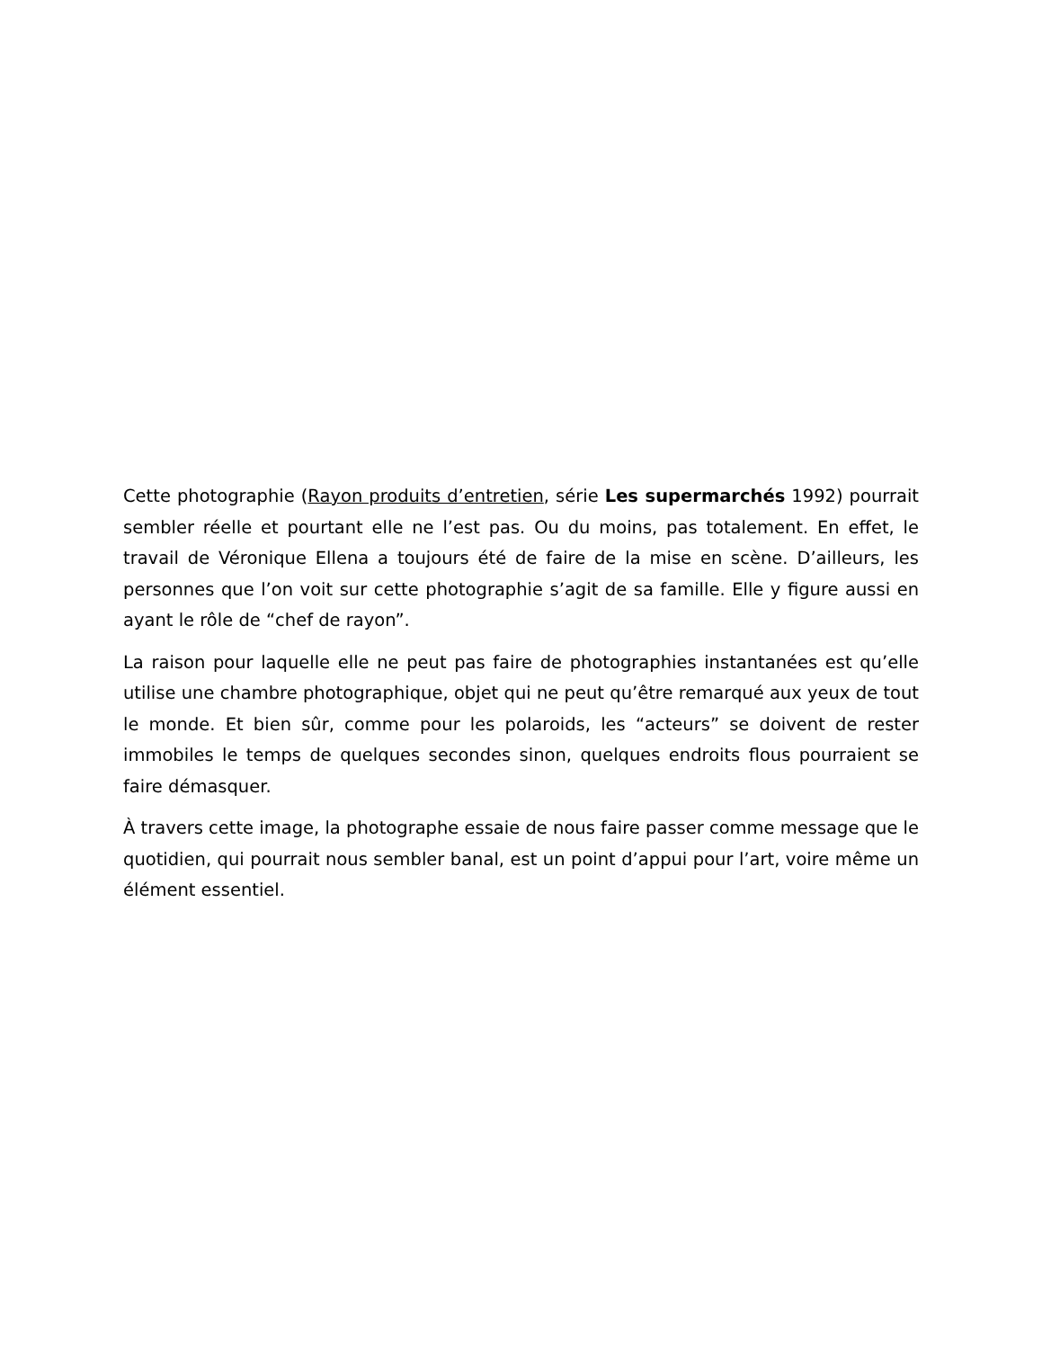Cette photographie (Rayon produits d’entretien, série Les supermarchés 1992) pourrait sembler réelle et pourtant elle ne l’est pas. Ou du moins, pas totalement. En effet, le travail de Véronique Ellena a toujours été de faire de la mise en scène. D’ailleurs, les personnes que l’on voit sur cette photographie s’agit de sa famille. Elle y figure aussi en ayant le rôle de “chef de rayon”.
La raison pour laquelle elle ne peut pas faire de photographies instantanées est qu’elle utilise une chambre photographique, objet qui ne peut qu’être remarqué aux yeux de tout le monde. Et bien sûr, comme pour les polaroids, les “acteurs” se doivent de rester immobiles le temps de quelques secondes sinon, quelques endroits flous pourraient se faire démasquer.
À travers cette image, la photographe essaie de nous faire passer comme message que le quotidien, qui pourrait nous sembler banal, est un point d’appui pour l’art, voire même un élément essentiel.